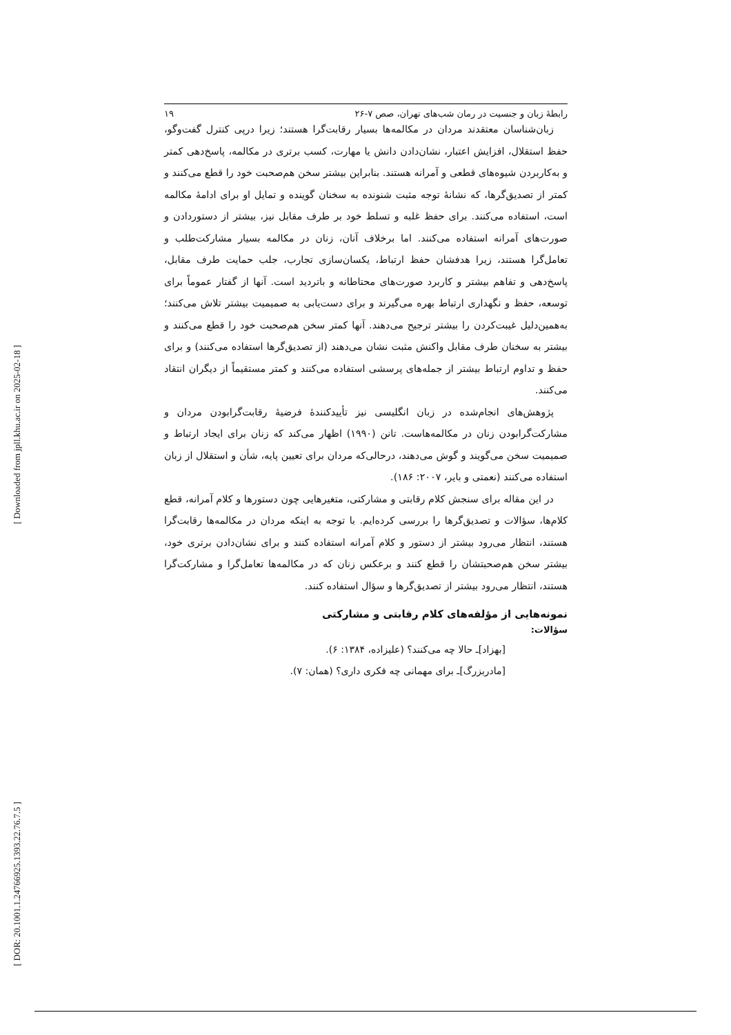[ Downloaded from jpll.khu.ac.ir on 2025-02-18 ]
[ DOR: 20.1001.1.24766925.1393.22.76.7.5 ]
رابطهٔ زبان و جنسیت در رمان شب‌های تهران، صص ۷-۲۶ ۱۹
زبان‌شناسان معتقدند مردان در مکالمه‌ها بسیار رقابت‌گرا هستند؛ زیرا درپی کنترل گفت‌وگو، حفظ استقلال، افزایش اعتبار، نشان‌دادن دانش یا مهارت، کسب برتری در مکالمه، پاسخ‌دهی کمتر و به‌کاربردن شیوه‌های قطعی و آمرانه هستند. بنابراین بیشتر سخن هم‌صحبت خود را قطع می‌کنند و کمتر از تصدیق‌گرها، که نشانهٔ توجه مثبت شنونده به سخنان گوینده و تمایل او برای ادامهٔ مکالمه است، استفاده می‌کنند. برای حفظ غلبه و تسلط خود بر طرف مقابل نیز، بیشتر از دستوردادن و صورت‌های آمرانه استفاده می‌کنند. اما برخلاف آنان، زنان در مکالمه بسیار مشارکت‌طلب و تعامل‌گرا هستند، زیرا هدفشان حفظ ارتباط، یکسان‌سازی تجارب، جلب حمایت طرف مقابل، پاسخ‌دهی و تفاهم بیشتر و کاربرد صورت‌های محتاطانه و باتردید است. آنها از گفتار عموماً برای توسعه، حفظ و نگهداری ارتباط بهره می‌گیرند و برای دست‌یابی به صمیمیت بیشتر تلاش می‌کنند؛ به‌همین‌دلیل غیبت‌کردن را بیشتر ترجیح می‌دهند. آنها کمتر سخن هم‌صحبت خود را قطع می‌کنند و بیشتر به سخنان طرف مقابل واکنش مثبت نشان می‌دهند (از تصدیق‌گرها استفاده می‌کنند) و برای حفظ و تداوم ارتباط بیشتر از جمله‌های پرسشی استفاده می‌کنند و کمتر مستقیماً از دیگران انتقاد می‌کنند.
پژوهش‌های انجام‌شده در زبان انگلیسی نیز تأییدکنندهٔ فرضیهٔ رقابت‌گرابودن مردان و مشارکت‌گرابودن زنان در مکالمه‌هاست. تانن (۱۹۹۰) اظهار می‌کند که زنان برای ایجاد ارتباط و صمیمیت سخن می‌گویند و گوش می‌دهند، درحالی‌که مردان برای تعیین پایه، شأن و استقلال از زبان استفاده می‌کنند (نعمتی و بایر، ۲۰۰۷: ۱۸۶).
در این مقاله برای سنجش کلام رقابتی و مشارکتی، متغیرهایی چون دستورها و کلام آمرانه، قطع کلام‌ها، سؤالات و تصدیق‌گرها را بررسی کرده‌ایم. با توجه به اینکه مردان در مکالمه‌ها رقابت‌گرا هستند، انتظار می‌رود بیشتر از دستور و کلام آمرانه استفاده کنند و برای نشان‌دادن برتری خود، بیشتر سخن هم‌صحبتشان را قطع کنند و برعکس زنان که در مکالمه‌ها تعامل‌گرا و مشارکت‌گرا هستند، انتظار می‌رود بیشتر از تصدیق‌گرها و سؤال استفاده کنند.
نمونه‌هایی از مؤلفه‌های کلام رقابتی و مشارکتی
سؤالات:
[بهزاد]ـ حالا چه می‌کنند؟ (علیزاده، ۱۳۸۴: ۶).
[مادربزرگ]ـ برای مهمانی چه فکری داری؟ (همان: ۷).